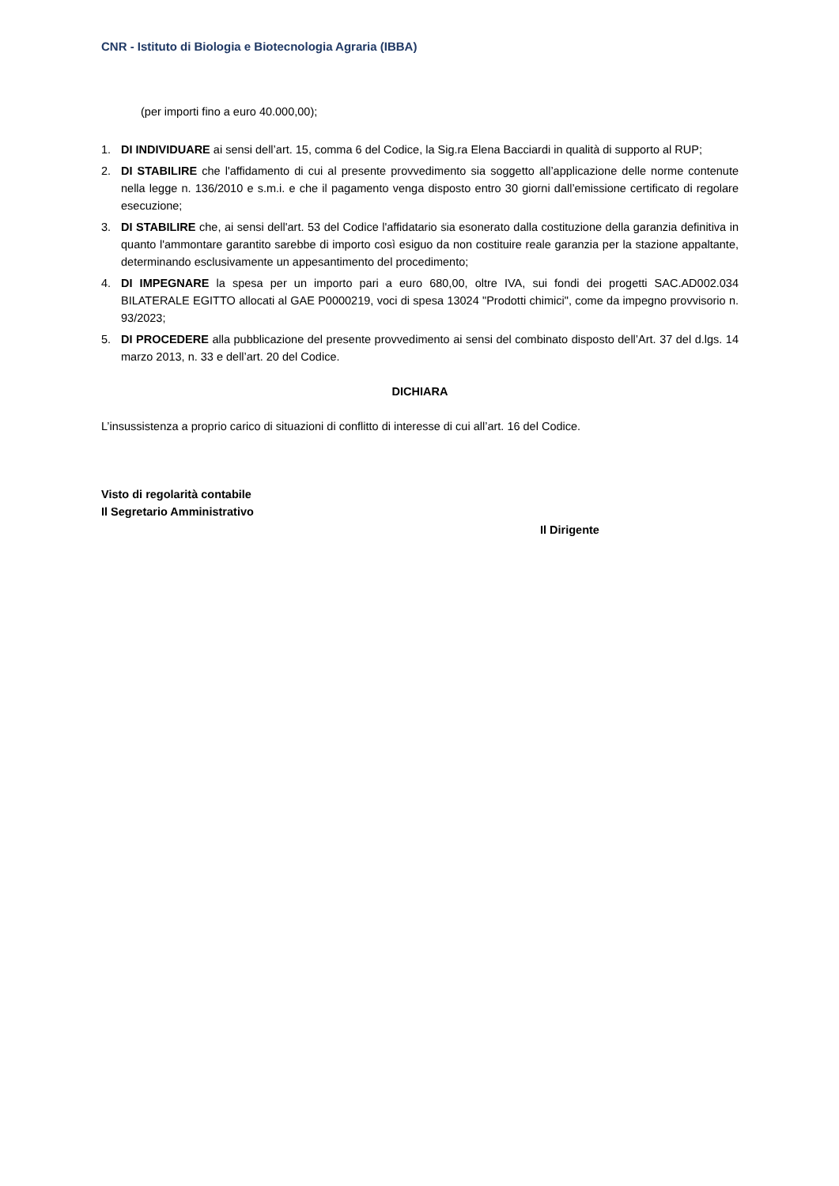CNR - Istituto di Biologia e Biotecnologia Agraria (IBBA)
(per importi fino a euro 40.000,00);
1. DI INDIVIDUARE ai sensi dell’art. 15, comma 6 del Codice, la Sig.ra Elena Bacciardi in qualità di supporto al RUP;
2. DI STABILIRE che l'affidamento di cui al presente provvedimento sia soggetto all’applicazione delle norme contenute nella legge n. 136/2010 e s.m.i. e che il pagamento venga disposto entro 30 giorni dall’emissione certificato di regolare esecuzione;
3. DI STABILIRE che, ai sensi dell'art. 53 del Codice l'affidatario sia esonerato dalla costituzione della garanzia definitiva in quanto l'ammontare garantito sarebbe di importo così esiguo da non costituire reale garanzia per la stazione appaltante, determinando esclusivamente un appesantimento del procedimento;
4. DI IMPEGNARE la spesa per un importo pari a euro 680,00, oltre IVA, sui fondi dei progetti SAC.AD002.034 BILATERALE EGITTO allocati al GAE P0000219, voci di spesa 13024 "Prodotti chimici", come da impegno provvisorio n. 93/2023;
5. DI PROCEDERE alla pubblicazione del presente provvedimento ai sensi del combinato disposto dell’Art. 37 del d.lgs. 14 marzo 2013, n. 33 e dell’art. 20 del Codice.
DICHIARA
L’insussistenza a proprio carico di situazioni di conflitto di interesse di cui all’art. 16 del Codice.
Visto di regolarità contabile
Il Segretario Amministrativo
Il Dirigente